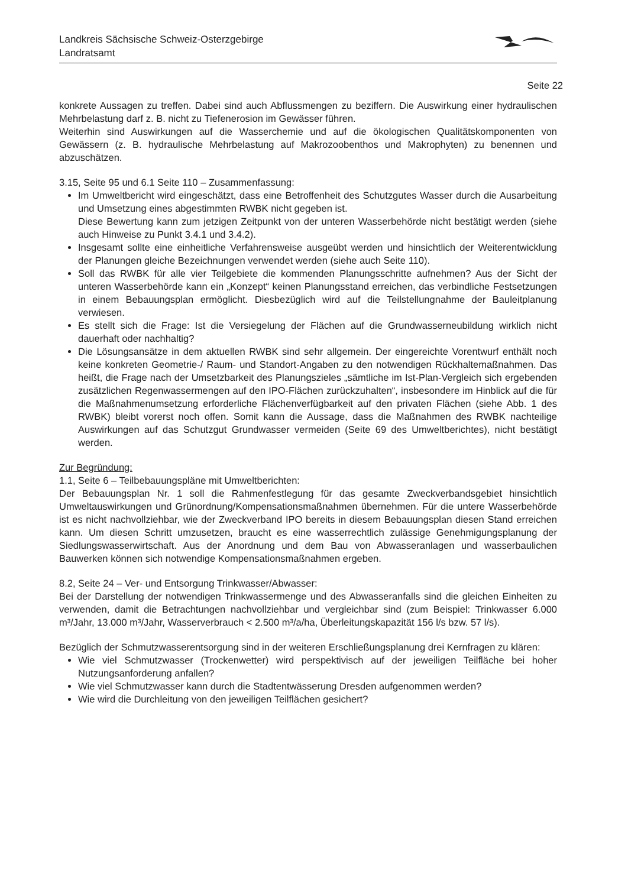Landkreis Sächsische Schweiz-Osterzgebirge
Landratsamt
Seite 22
konkrete Aussagen zu treffen. Dabei sind auch Abflussmengen zu beziffern. Die Auswirkung einer hydraulischen Mehrbelastung darf z. B. nicht zu Tiefenerosion im Gewässer führen.
Weiterhin sind Auswirkungen auf die Wasserchemie und auf die ökologischen Qualitätskomponenten von Gewässern (z. B. hydraulische Mehrbelastung auf Makrozoobenthos und Makrophyten) zu benennen und abzuschätzen.
3.15, Seite 95 und 6.1 Seite 110 – Zusammenfassung:
Im Umweltbericht wird eingeschätzt, dass eine Betroffenheit des Schutzgutes Wasser durch die Ausarbeitung und Umsetzung eines abgestimmten RWBK nicht gegeben ist.
Diese Bewertung kann zum jetzigen Zeitpunkt von der unteren Wasserbehörde nicht bestätigt werden (siehe auch Hinweise zu Punkt 3.4.1 und 3.4.2).
Insgesamt sollte eine einheitliche Verfahrensweise ausgeübt werden und hinsichtlich der Weiterentwicklung der Planungen gleiche Bezeichnungen verwendet werden (siehe auch Seite 110).
Soll das RWBK für alle vier Teilgebiete die kommenden Planungsschritte aufnehmen? Aus der Sicht der unteren Wasserbehörde kann ein „Konzept“ keinen Planungsstand erreichen, das verbindliche Festsetzungen in einem Bebauungsplan ermöglicht. Diesbezüglich wird auf die Teilstellungnahme der Bauleitplanung verwiesen.
Es stellt sich die Frage: Ist die Versiegelung der Flächen auf die Grundwasserneubildung wirklich nicht dauerhaft oder nachhaltig?
Die Lösungsansätze in dem aktuellen RWBK sind sehr allgemein. Der eingereichte Vorentwurf enthält noch keine konkreten Geometrie-/ Raum- und Standort-Angaben zu den notwendigen Rückhaltemaßnahmen. Das heißt, die Frage nach der Umsetzbarkeit des Planungszieles „sämtliche im Ist-Plan-Vergleich sich ergebenden zusätzlichen Regenwassermengen auf den IPO-Flächen zurückzuhalten“, insbesondere im Hinblick auf die für die Maßnahmenumsetzung erforderliche Flächenverfügbarkeit auf den privaten Flächen (siehe Abb. 1 des RWBK) bleibt vorerst noch offen. Somit kann die Aussage, dass die Maßnahmen des RWBK nachteilige Auswirkungen auf das Schutzgut Grundwasser vermeiden (Seite 69 des Umweltberichtes), nicht bestätigt werden.
Zur Begründung:
1.1, Seite 6 – Teilbebauungspläne mit Umweltberichten:
Der Bebauungsplan Nr. 1 soll die Rahmenfestlegung für das gesamte Zweckverbandsgebiet hinsichtlich Umweltauswirkungen und Grünordnung/Kompensationsmaßnahmen übernehmen. Für die untere Wasserbehörde ist es nicht nachvollziehbar, wie der Zweckverband IPO bereits in diesem Bebauungsplan diesen Stand erreichen kann. Um diesen Schritt umzusetzen, braucht es eine wasserrechtlich zulässige Genehmigungsplanung der Siedlungswasserwirtschaft. Aus der Anordnung und dem Bau von Abwasseranlagen und wasserbaulichen Bauwerken können sich notwendige Kompensationsmaßnahmen ergeben.
8.2, Seite 24 – Ver- und Entsorgung Trinkwasser/Abwasser:
Bei der Darstellung der notwendigen Trinkwassermenge und des Abwasseranfalls sind die gleichen Einheiten zu verwenden, damit die Betrachtungen nachvollziehbar und vergleichbar sind (zum Beispiel: Trinkwasser 6.000 m³/Jahr, 13.000 m³/Jahr, Wasserverbrauch < 2.500 m³/a/ha, Überleitungskapazität 156 l/s bzw. 57 l/s).
Bezüglich der Schmutzwasserentsorgung sind in der weiteren Erschließungsplanung drei Kernfragen zu klären:
Wie viel Schmutzwasser (Trockenwetter) wird perspektivisch auf der jeweiligen Teilfläche bei hoher Nutzungsanforderung anfallen?
Wie viel Schmutzwasser kann durch die Stadtentwässerung Dresden aufgenommen werden?
Wie wird die Durchleitung von den jeweiligen Teilflächen gesichert?